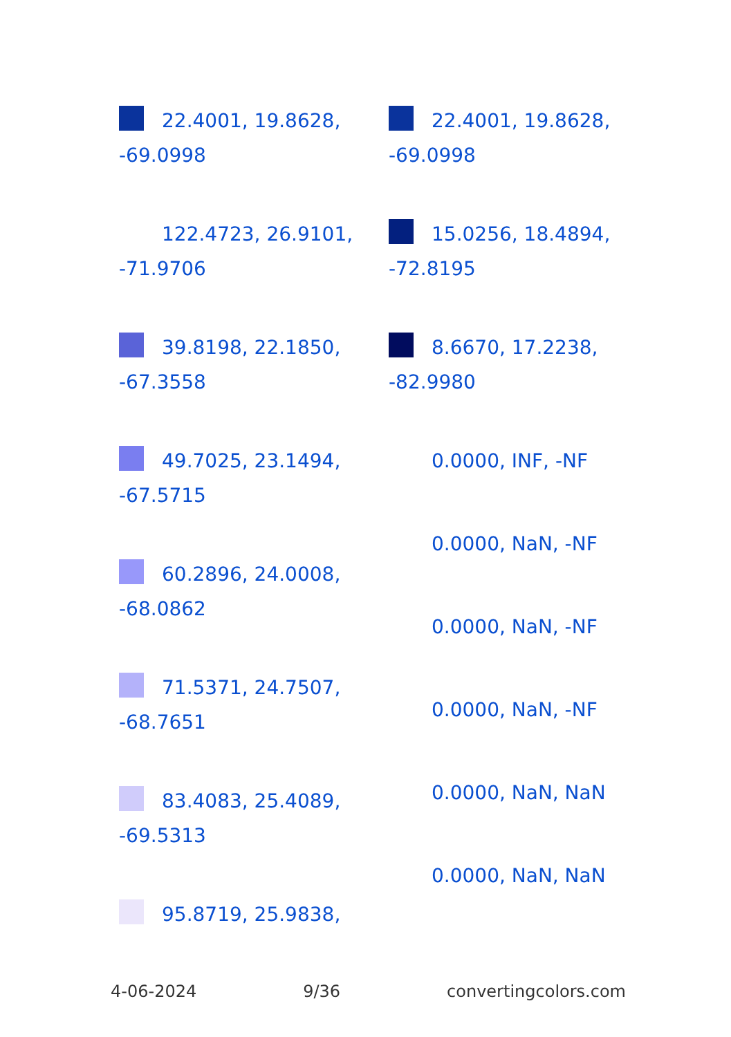22.4001, 19.8628, -69.0998
122.4723, 26.9101, -71.9706
39.8198, 22.1850, -67.3558
49.7025, 23.1494, -67.5715
60.2896, 24.0008, -68.0862
71.5371, 24.7507, -68.7651
83.4083, 25.4089, -69.5313
95.8719, 25.9838,
22.4001, 19.8628, -69.0998
15.0256, 18.4894, -72.8195
8.6670, 17.2238, -82.9980
0.0000, INF, -NF
0.0000, NaN, -NF
0.0000, NaN, -NF
0.0000, NaN, -NF
0.0000, NaN, NaN
0.0000, NaN, NaN
4-06-2024 9/36 convertingcolors.com